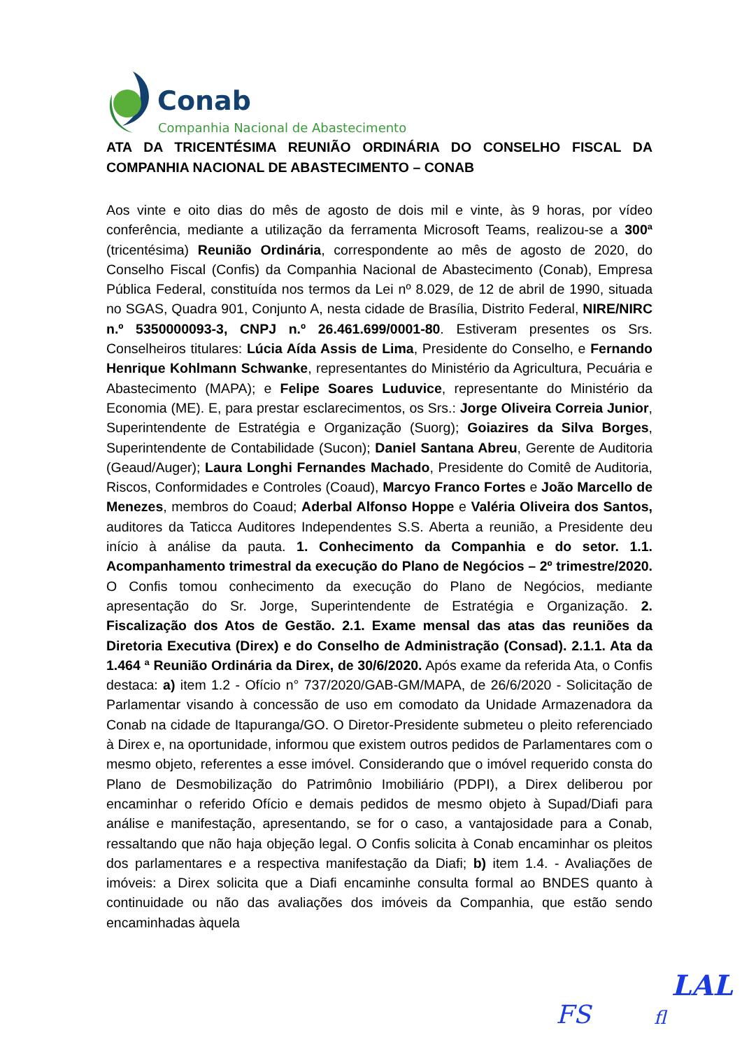Conab
Companhia Nacional de Abastecimento
ATA DA TRICENTÉSIMA REUNIÃO ORDINÁRIA DO CONSELHO FISCAL DA COMPANHIA NACIONAL DE ABASTECIMENTO – CONAB
Aos vinte e oito dias do mês de agosto de dois mil e vinte, às 9 horas, por vídeo conferência, mediante a utilização da ferramenta Microsoft Teams, realizou-se a 300ª (tricentésima) Reunião Ordinária, correspondente ao mês de agosto de 2020, do Conselho Fiscal (Confis) da Companhia Nacional de Abastecimento (Conab), Empresa Pública Federal, constituída nos termos da Lei nº 8.029, de 12 de abril de 1990, situada no SGAS, Quadra 901, Conjunto A, nesta cidade de Brasília, Distrito Federal, NIRE/NIRC n.º 5350000093-3, CNPJ n.º 26.461.699/0001-80. Estiveram presentes os Srs. Conselheiros titulares: Lúcia Aída Assis de Lima, Presidente do Conselho, e Fernando Henrique Kohlmann Schwanke, representantes do Ministério da Agricultura, Pecuária e Abastecimento (MAPA); e Felipe Soares Luduvice, representante do Ministério da Economia (ME). E, para prestar esclarecimentos, os Srs.: Jorge Oliveira Correia Junior, Superintendente de Estratégia e Organização (Suorg); Goiazires da Silva Borges, Superintendente de Contabilidade (Sucon); Daniel Santana Abreu, Gerente de Auditoria (Geaud/Auger); Laura Longhi Fernandes Machado, Presidente do Comitê de Auditoria, Riscos, Conformidades e Controles (Coaud), Marcyo Franco Fortes e João Marcello de Menezes, membros do Coaud; Aderbal Alfonso Hoppe e Valéria Oliveira dos Santos, auditores da Taticca Auditores Independentes S.S. Aberta a reunião, a Presidente deu início à análise da pauta. 1. Conhecimento da Companhia e do setor. 1.1. Acompanhamento trimestral da execução do Plano de Negócios – 2º trimestre/2020. O Confis tomou conhecimento da execução do Plano de Negócios, mediante apresentação do Sr. Jorge, Superintendente de Estratégia e Organização. 2. Fiscalização dos Atos de Gestão. 2.1. Exame mensal das atas das reuniões da Diretoria Executiva (Direx) e do Conselho de Administração (Consad). 2.1.1. Ata da 1.464 ª Reunião Ordinária da Direx, de 30/6/2020. Após exame da referida Ata, o Confis destaca: a) item 1.2 - Ofício n° 737/2020/GAB-GM/MAPA, de 26/6/2020 - Solicitação de Parlamentar visando à concessão de uso em comodato da Unidade Armazenadora da Conab na cidade de Itapuranga/GO. O Diretor-Presidente submeteu o pleito referenciado à Direx e, na oportunidade, informou que existem outros pedidos de Parlamentares com o mesmo objeto, referentes a esse imóvel. Considerando que o imóvel requerido consta do Plano de Desmobilização do Patrimônio Imobiliário (PDPI), a Direx deliberou por encaminhar o referido Ofício e demais pedidos de mesmo objeto à Supad/Diafi para análise e manifestação, apresentando, se for o caso, a vantajosidade para a Conab, ressaltando que não haja objeção legal. O Confis solicita à Conab encaminhar os pleitos dos parlamentares e a respectiva manifestação da Diafi; b) item 1.4. - Avaliações de imóveis: a Direx solicita que a Diafi encaminhe consulta formal ao BNDES quanto à continuidade ou não das avaliações dos imóveis da Companhia, que estão sendo encaminhadas àquela
LAL
FS fl